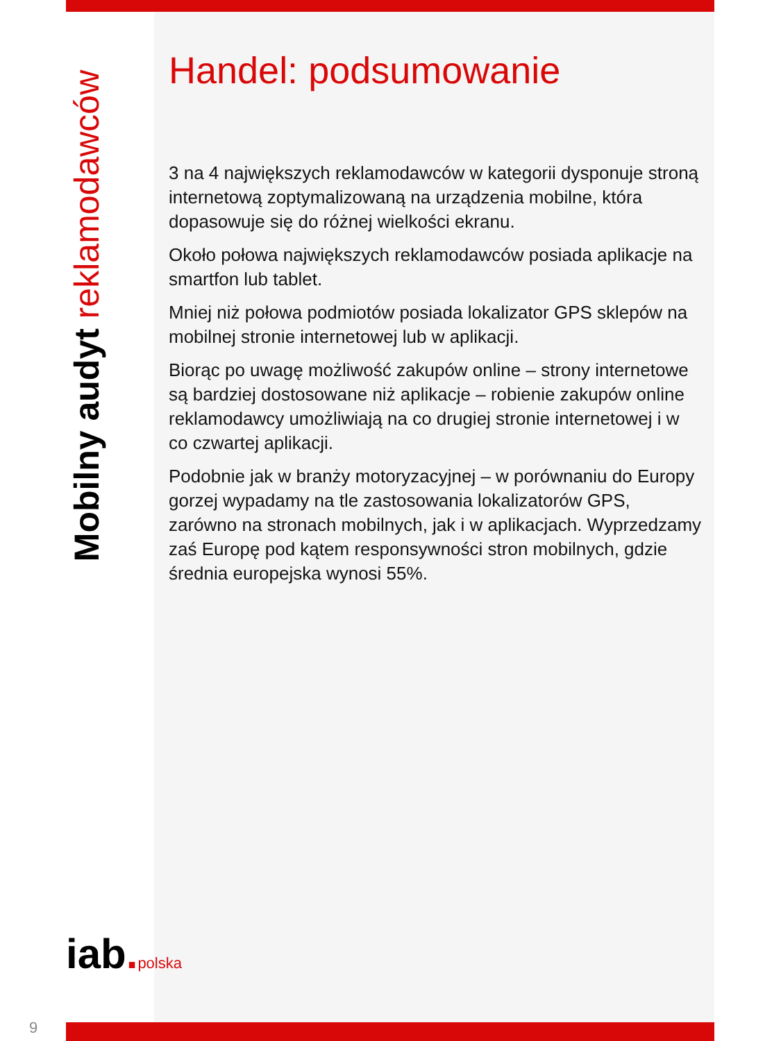Mobilny audyt reklamodawców
Handel: podsumowanie
3 na 4 największych reklamodawców w kategorii dysponuje stroną internetową zoptymalizowaną na urządzenia mobilne, która dopasowuje się do różnej wielkości ekranu.
Około połowa największych reklamodawców posiada aplikacje na smartfon lub tablet.
Mniej niż połowa podmiotów posiada lokalizator GPS sklepów na mobilnej stronie internetowej lub w aplikacji.
Biorąc po uwagę możliwość zakupów online – strony internetowe są bardziej dostosowane niż aplikacje – robienie zakupów online reklamodawcy umożliwiają na co drugiej stronie internetowej i w co czwartej aplikacji.
Podobnie jak w branży motoryzacyjnej – w porównaniu do Europy gorzej wypadamy na tle zastosowania lokalizatorów GPS, zarówno na stronach mobilnych, jak i w aplikacjach. Wyprzedzamy zaś Europę pod kątem responsywności stron mobilnych, gdzie średnia europejska wynosi 55%.
iab. polska
9